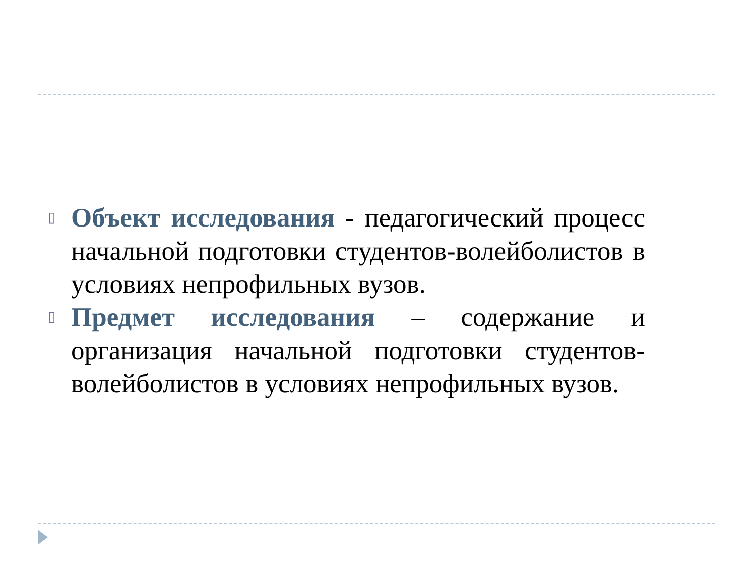▯
Объект исследования - педагогический процесс начальной подготовки студентов-волейболистов в условиях непрофильных вузов.
▯
Предмет исследования – содержание и организация начальной подготовки студентов-волейболистов в условиях непрофильных вузов.